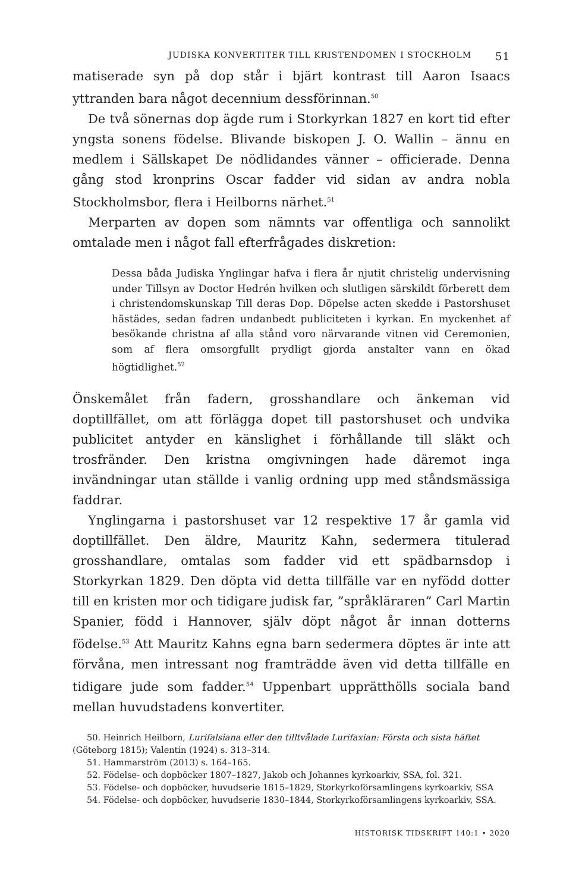JUDISKA KONVERTITER TILL KRISTENDOMEN I STOCKHOLM 51
matiserade syn på dop står i bjärt kontrast till Aaron Isaacs yttranden bara något decennium dessförinnan.<sup>50</sup>
De två sönernas dop ägde rum i Storkyrkan 1827 en kort tid efter yngsta sonens födelse. Blivande biskopen J. O. Wallin – ännu en medlem i Sällskapet De nödlidandes vänner – officierade. Denna gång stod kronprins Oscar fadder vid sidan av andra nobla Stockholmsbor, flera i Heilborns närhet.<sup>51</sup>
Merparten av dopen som nämnts var offentliga och sannolikt omtalade men i något fall efterfrågades diskretion:
Dessa båda Judiska Ynglingar hafva i flera år njutit christelig undervisning under Tillsyn av Doctor Hedrén hvilken och slutligen särskildt förberett dem i christendomskunskap Till deras Dop. Döpelse acten skedde i Pastorshuset hästädes, sedan fadren undanbedt publiciteten i kyrkan. En myckenhet af besökande christna af alla stånd voro närvarande vitnen vid Ceremonien, som af flera omsorgfullt prydligt gjorda anstalter vann en ökad högtidlighet.<sup>52</sup>
Önskemålet från fadern, grosshandlare och änkeman vid doptillfället, om att förlägga dopet till pastorshuset och undvika publicitet antyder en känslighet i förhållande till släkt och trosfränder. Den kristna omgivningen hade däremot inga invändningar utan ställde i vanlig ordning upp med ståndsmässiga faddrar.
Ynglingarna i pastorshuset var 12 respektive 17 år gamla vid doptillfället. Den äldre, Mauritz Kahn, sedermera titulerad grosshandlare, omtalas som fadder vid ett spädbarnsdop i Storkyrkan 1829. Den döpta vid detta tillfälle var en nyfödd dotter till en kristen mor och tidigare judisk far, ”språkläraren” Carl Martin Spanier, född i Hannover, själv döpt något år innan dotterns födelse.<sup>53</sup> Att Mauritz Kahns egna barn sedermera döptes är inte att förvåna, men intressant nog framträdde även vid detta tillfälle en tidigare jude som fadder.<sup>54</sup> Uppenbart upprätthölls sociala band mellan huvudstadens konvertiter.
50. Heinrich Heilborn, Lurifalsiana eller den tilltvålade Lurifaxian: Första och sista häftet (Göteborg 1815); Valentin (1924) s. 313–314.
51. Hammarström (2013) s. 164–165.
52. Födelse- och dopböcker 1807–1827, Jakob och Johannes kyrkoarkiv, SSA, fol. 321.
53. Födelse- och dopböcker, huvudserie 1815–1829, Storkyrkoförsamlingens kyrkoarkiv, SSA
54. Födelse- och dopböcker, huvudserie 1830–1844, Storkyrkoförsamlingens kyrkoarkiv, SSA.
HISTORISK TIDSKRIFT 140:1 • 2020